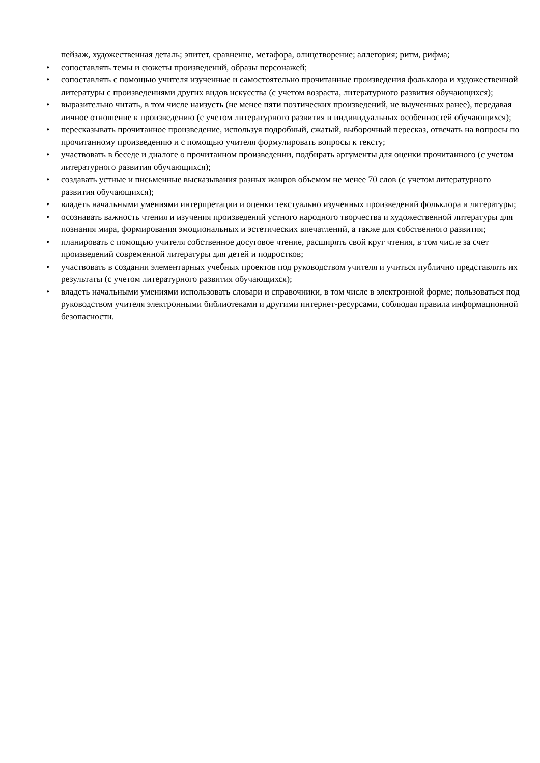пейзаж, художественная деталь; эпитет, сравнение, метафора, олицетворение; аллегория; ритм, рифма;
• сопоставлять темы и сюжеты произведений, образы персонажей;
• сопоставлять с помощью учителя изученные и самостоятельно прочитанные произведения фольклора и художественной литературы с произведениями других видов искусства (с учетом возраста, литературного развития обучающихся);
• выразительно читать, в том числе наизусть (не менее пяти поэтических произведений, не выученных ранее), передавая личное отношение к произведению (с учетом литературного развития и индивидуальных особенностей обучающихся);
• пересказывать прочитанное произведение, используя подробный, сжатый, выборочный пересказ, отвечать на вопросы по прочитанному произведению и с помощью учителя формулировать вопросы к тексту;
• участвовать в беседе и диалоге о прочитанном произведении, подбирать аргументы для оценки прочитанного (с учетом литературного развития обучающихся);
• создавать устные и письменные высказывания разных жанров объемом не менее 70 слов (с учетом литературного развития обучающихся);
• владеть начальными умениями интерпретации и оценки текстуально изученных произведений фольклора и литературы;
• осознавать важность чтения и изучения произведений устного народного творчества и художественной литературы для познания мира, формирования эмоциональных и эстетических впечатлений, а также для собственного развития;
• планировать с помощью учителя собственное досуговое чтение, расширять свой круг чтения, в том числе за счет произведений современной литературы для детей и подростков;
• участвовать в создании элементарных учебных проектов под руководством учителя и учиться публично представлять их результаты (с учетом литературного развития обучающихся);
• владеть начальными умениями использовать словари и справочники, в том числе в электронной форме; пользоваться под руководством учителя электронными библиотеками и другими интернет-ресурсами, соблюдая правила информационной безопасности.